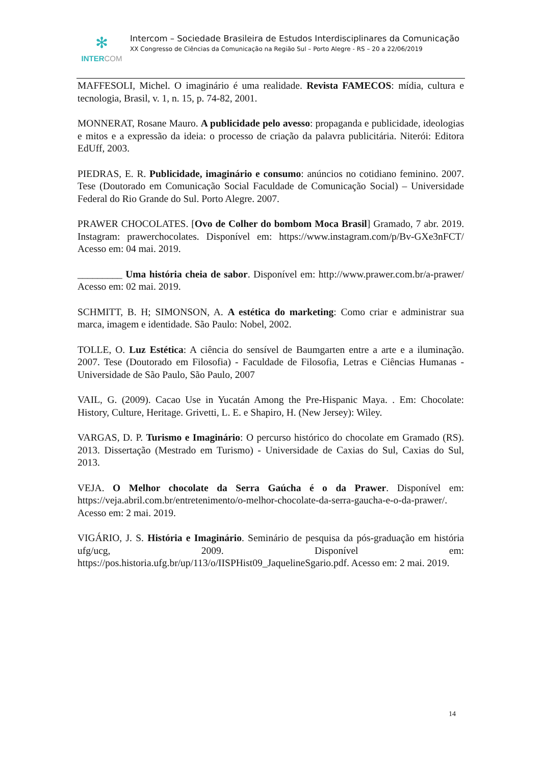✻
INTER COM
Intercom – Sociedade Brasileira de Estudos Interdisciplinares da Comunicação
XX Congresso de Ciências da Comunicação na Região Sul – Porto Alegre - RS – 20 a 22/06/2019
MAFFESOLI, Michel. O imaginário é uma realidade. Revista FAMECOS: mídia, cultura e tecnologia, Brasil, v. 1, n. 15, p. 74-82, 2001.
MONNERAT, Rosane Mauro. A publicidade pelo avesso: propaganda e publicidade, ideologias e mitos e a expressão da ideia: o processo de criação da palavra publicitária. Niterói: Editora EdUff, 2003.
PIEDRAS, E. R. Publicidade, imaginário e consumo: anúncios no cotidiano feminino. 2007. Tese (Doutorado em Comunicação Social Faculdade de Comunicação Social) – Universidade Federal do Rio Grande do Sul. Porto Alegre. 2007.
PRAWER CHOCOLATES. [Ovo de Colher do bombom Moca Brasil] Gramado, 7 abr. 2019. Instagram: prawerchocolates. Disponível em: https://www.instagram.com/p/Bv-GXe3nFCT/ Acesso em: 04 mai. 2019.
_________ Uma história cheia de sabor. Disponível em: http://www.prawer.com.br/a-prawer/ Acesso em: 02 mai. 2019.
SCHMITT, B. H; SIMONSON, A. A estética do marketing: Como criar e administrar sua marca, imagem e identidade. São Paulo: Nobel, 2002.
TOLLE, O. Luz Estética: A ciência do sensível de Baumgarten entre a arte e a iluminação. 2007. Tese (Doutorado em Filosofia) - Faculdade de Filosofia, Letras e Ciências Humanas - Universidade de São Paulo, São Paulo, 2007
VAIL, G. (2009). Cacao Use in Yucatán Among the Pre-Hispanic Maya. . Em: Chocolate: History, Culture, Heritage. Grivetti, L. E. e Shapiro, H. (New Jersey): Wiley.
VARGAS, D. P. Turismo e Imaginário: O percurso histórico do chocolate em Gramado (RS). 2013. Dissertação (Mestrado em Turismo) - Universidade de Caxias do Sul, Caxias do Sul, 2013.
VEJA. O Melhor chocolate da Serra Gaúcha é o da Prawer. Disponível em: https://veja.abril.com.br/entretenimento/o-melhor-chocolate-da-serra-gaucha-e-o-da-prawer/. Acesso em: 2 mai. 2019.
VIGÁRIO, J. S. História e Imaginário. Seminário de pesquisa da pós-graduação em história ufg/ucg, 2009. Disponível em: https://pos.historia.ufg.br/up/113/o/IISPHist09_JaquelineSgario.pdf. Acesso em: 2 mai. 2019.
14